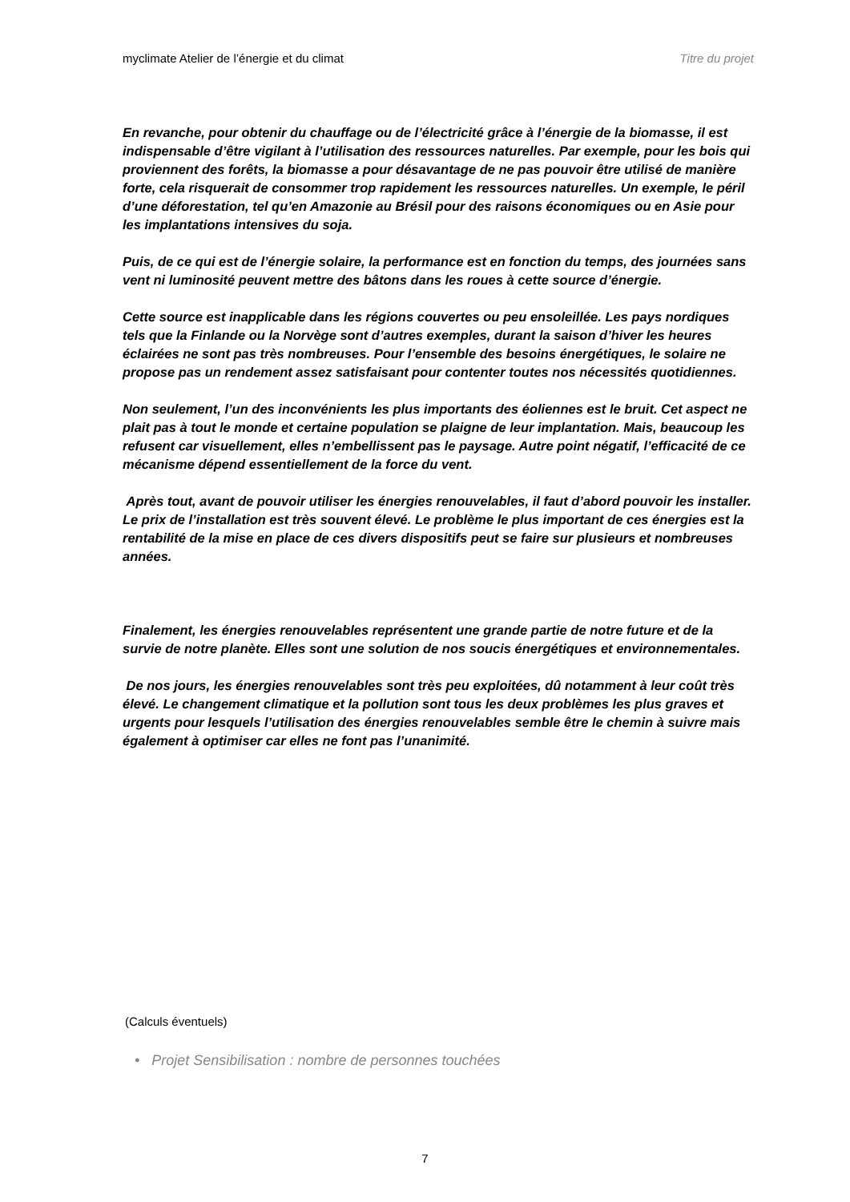myclimate Atelier de l’énergie et du climat Titre du projet
En revanche, pour obtenir du chauffage ou de l’électricité grâce à l’énergie de la biomasse, il est indispensable d’être vigilant à l’utilisation des ressources naturelles. Par exemple, pour les bois qui proviennent des forêts, la biomasse a pour désavantage de ne pas pouvoir être utilisé de manière forte, cela risquerait de consommer trop rapidement les ressources naturelles. Un exemple, le péril d’une déforestation, tel qu’en Amazonie au Brésil pour des raisons économiques ou en Asie pour les implantations intensives du soja.
Puis, de ce qui est de l’énergie solaire, la performance est en fonction du temps, des journées sans vent ni luminosité peuvent mettre des bâtons dans les roues à cette source d’énergie.
Cette source est inapplicable dans les régions couvertes ou peu ensoleillée. Les pays nordiques tels que la Finlande ou la Norvège sont d’autres exemples, durant la saison d’hiver les heures éclairées ne sont pas très nombreuses. Pour l’ensemble des besoins énergétiques, le solaire ne propose pas un rendement assez satisfaisant pour contenter toutes nos nécessités quotidiennes.
Non seulement, l’un des inconvénients les plus importants des éoliennes est le bruit. Cet aspect ne plait pas à tout le monde et certaine population se plaigne de leur implantation. Mais, beaucoup les refusent car visuellement, elles n’embellissent pas le paysage. Autre point négatif, l’efficacité de ce mécanisme dépend essentiellement de la force du vent.
Après tout, avant de pouvoir utiliser les énergies renouvelables, il faut d’abord pouvoir les installer. Le prix de l’installation est très souvent élevé. Le problème le plus important de ces énergies est la rentabilité de la mise en place de ces divers dispositifs peut se faire sur plusieurs et nombreuses années.
Finalement, les énergies renouvelables représentent une grande partie de notre future et de la survie de notre planète. Elles sont une solution de nos soucis énergétiques et environnementales.
De nos jours, les énergies renouvelables sont très peu exploitées, dû notamment à leur coût très élevé. Le changement climatique et la pollution sont tous les deux problèmes les plus graves et urgents pour lesquels l’utilisation des énergies renouvelables semble être le chemin à suivre mais également à optimiser car elles ne font pas l’unanimité.
(Calculs éventuels)
• Projet Sensibilisation : nombre de personnes touchées
7